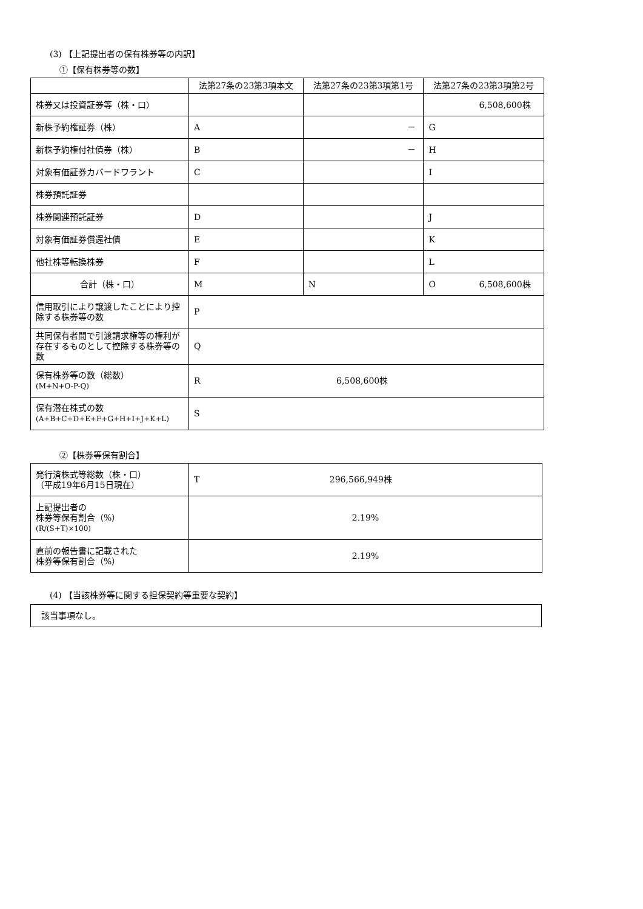(3) 【上記提出者の保有株券等の内訳】
①【保有株券等の数】
| | 法第27条の23第3項本文 | 法第27条の23第3項第1号 | 法第27条の23第3項第2号 |
| --- | --- | --- | --- |
| 株券又は投資証券等（株・口） | | | 6,508,600株 |
| 新株予約権証券（株） | A | － | G |
| 新株予約権付社債券（株） | B | － | H |
| 対象有価証券カバードワラント | C | | I |
| 株券預託証券 | | | |
| 株券関連預託証券 | D | | J |
| 対象有価証券償還社債 | E | | K |
| 他社株等転換株券 | F | | L |
| 合計（株・口） | M | N | O 6,508,600株 |
| 信用取引により譲渡したことにより控除する株券等の数 | P | | |
| 共同保有者間で引渡請求権等の権利が存在するものとして控除する株券等の数 | Q | | |
| 保有株券等の数（総数） (M+N+O-P-Q) | R 6,508,600株 | | |
| 保有潜在株式の数 (A+B+C+D+E+F+G+H+I+J+K+L) | S | | |
②【株券等保有割合】
| 発行済株式等総数（株・口） （平成19年6月15日現在） | T 296,566,949株 |
| 上記提出者の 株券等保有割合（%） (R/(S+T)×100) | 2.19% |
| 直前の報告書に記載された 株券等保有割合（%） | 2.19% |
(4) 【当該株券等に関する担保契約等重要な契約】
| 該当事項なし。 |